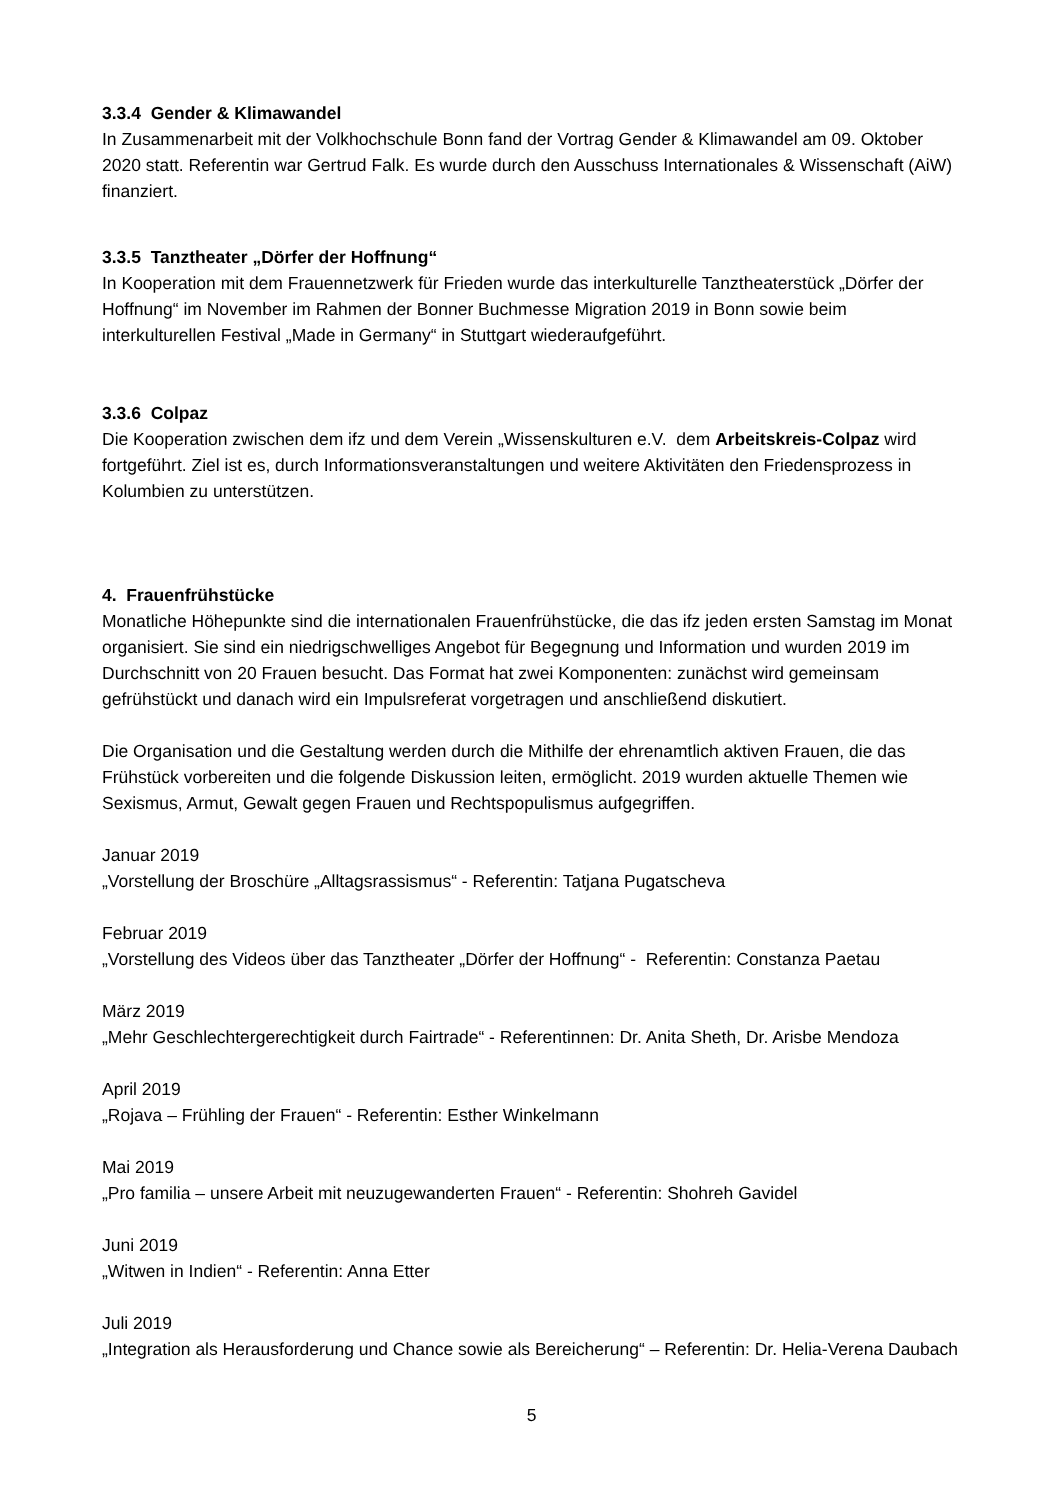3.3.4 Gender & Klimawandel
In Zusammenarbeit mit der Volkhochschule Bonn fand der Vortrag Gender & Klimawandel am 09. Oktober 2020 statt. Referentin war Gertrud Falk. Es wurde durch den Ausschuss Internationales & Wissenschaft (AiW) finanziert.
3.3.5 Tanztheater „Dörfer der Hoffnung“
In Kooperation mit dem Frauennetzwerk für Frieden wurde das interkulturelle Tanztheaterstück „Dörfer der Hoffnung“ im November im Rahmen der Bonner Buchmesse Migration 2019 in Bonn sowie beim interkulturellen Festival „Made in Germany“ in Stuttgart wiederaufgeführt.
3.3.6 Colpaz
Die Kooperation zwischen dem ifz und dem Verein „Wissenskulturen e.V. dem Arbeitskreis-Colpaz wird fortgeführt. Ziel ist es, durch Informationsveranstaltungen und weitere Aktivitäten den Friedensprozess in Kolumbien zu unterstützen.
4. Frauenfrühstücke
Monatliche Höhepunkte sind die internationalen Frauenfrühstücke, die das ifz jeden ersten Samstag im Monat organisiert. Sie sind ein niedrigschwelliges Angebot für Begegnung und Information und wurden 2019 im Durchschnitt von 20 Frauen besucht. Das Format hat zwei Komponenten: zunächst wird gemeinsam gefrühstückt und danach wird ein Impulsreferat vorgetragen und anschließend diskutiert.
Die Organisation und die Gestaltung werden durch die Mithilfe der ehrenamtlich aktiven Frauen, die das Frühstück vorbereiten und die folgende Diskussion leiten, ermöglicht. 2019 wurden aktuelle Themen wie Sexismus, Armut, Gewalt gegen Frauen und Rechtspopulismus aufgegriffen.
Januar 2019
„Vorstellung der Broschüre „Alltagsrassismus“ - Referentin: Tatjana Pugatscheva
Februar 2019
„Vorstellung des Videos über das Tanztheater „Dörfer der Hoffnung“ - Referentin: Constanza Paetau
März 2019
„Mehr Geschlechtergerechtigkeit durch Fairtrade“ - Referentinnen: Dr. Anita Sheth, Dr. Arisbe Mendoza
April 2019
„Rojava – Frühling der Frauen“ - Referentin: Esther Winkelmann
Mai 2019
„Pro familia – unsere Arbeit mit neuzugewanderten Frauen“ - Referentin: Shohreh Gavidel
Juni 2019
„Witwen in Indien“ - Referentin: Anna Etter
Juli 2019
„Integration als Herausforderung und Chance sowie als Bereicherung“ – Referentin: Dr. Helia-Verena Daubach
5